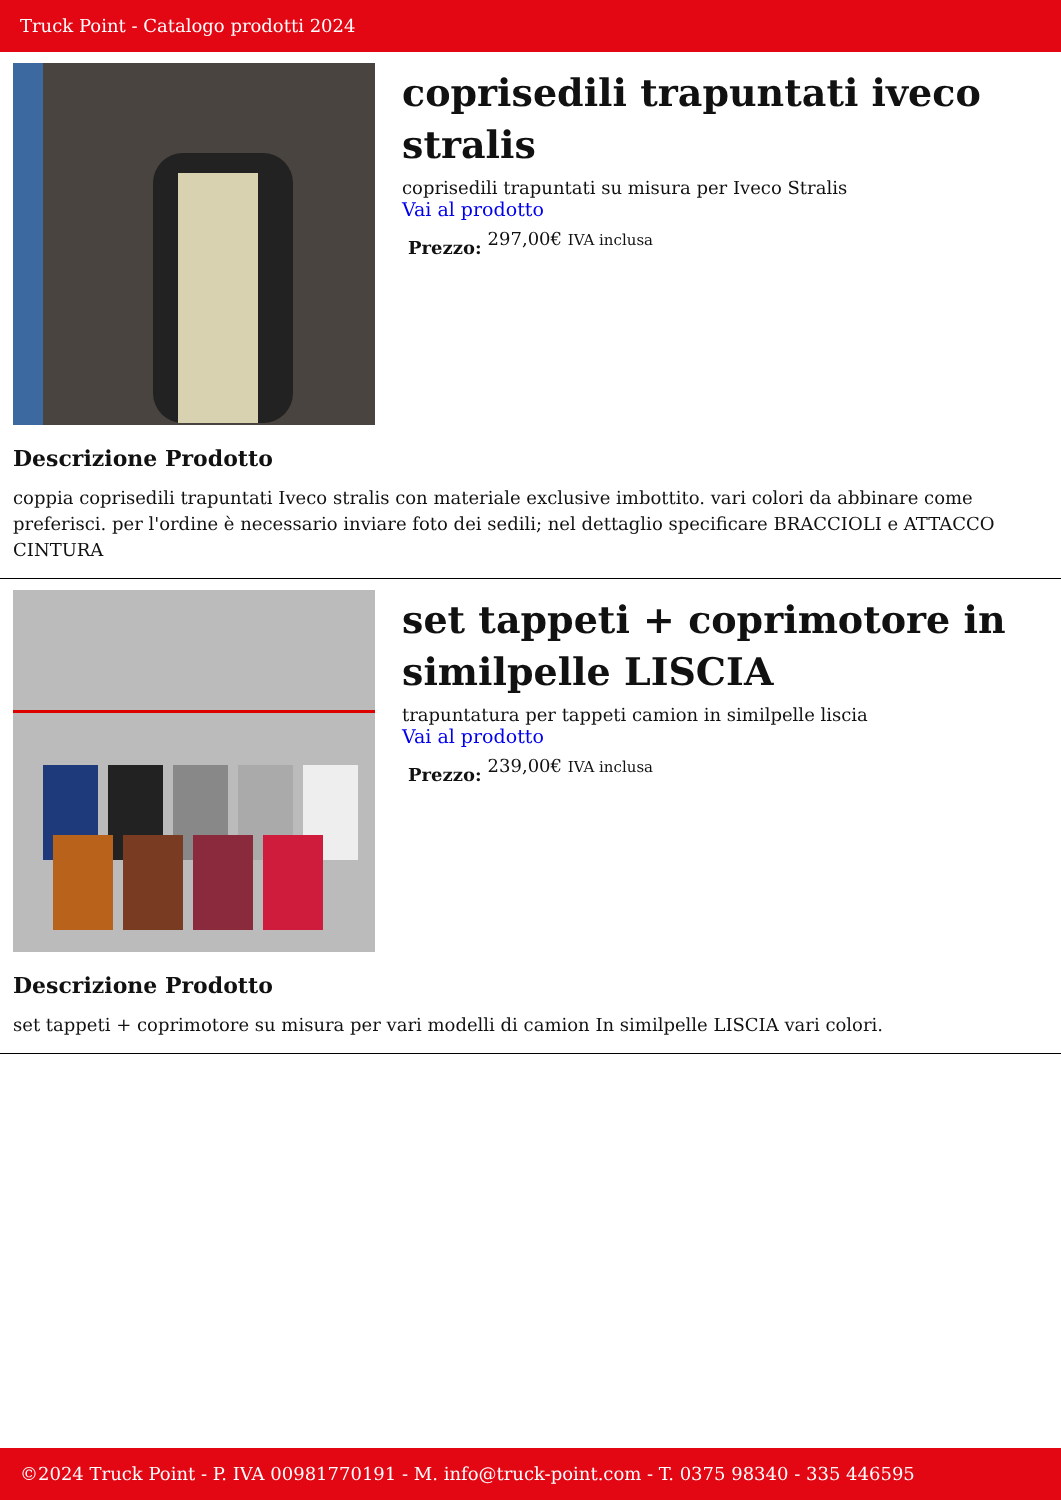Truck Point - Catalogo prodotti 2024
coprisedili trapuntati iveco stralis
coprisedili trapuntati su misura per Iveco Stralis
Vai al prodotto
Prezzo: 297,00€ IVA inclusa
Descrizione Prodotto
coppia coprisedili trapuntati Iveco stralis con materiale exclusive imbottito. vari colori da abbinare come preferisci. per l'ordine è necessario inviare foto dei sedili; nel dettaglio specificare BRACCIOLI e ATTACCO CINTURA
set tappeti + coprimotore in similpelle LISCIA
trapuntatura per tappeti camion in similpelle liscia
Vai al prodotto
Prezzo: 239,00€ IVA inclusa
Descrizione Prodotto
set tappeti + coprimotore su misura per vari modelli di camion In similpelle LISCIA vari colori.
©2024 Truck Point - P. IVA 00981770191 - M. info@truck-point.com - T. 0375 98340 - 335 446595